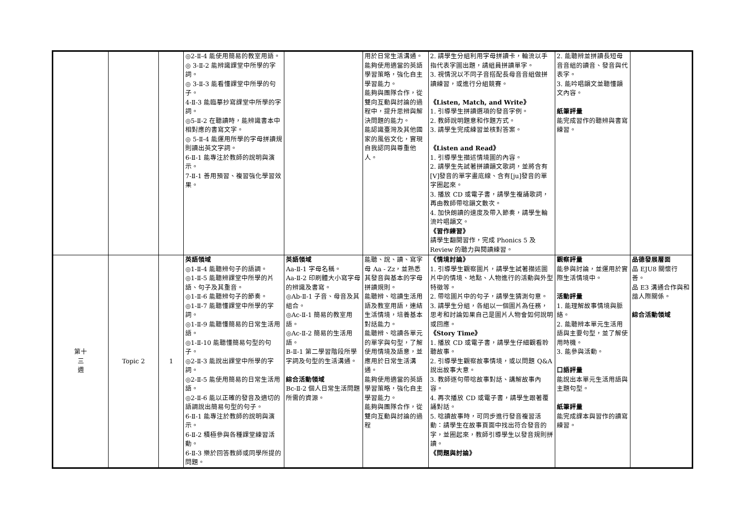| | | | ◎2-Ⅱ-4 能使用簡易的教室用語。 ◎ 3-Ⅱ-2 能辨識課堂中所學的字詞。 ◎ 3-Ⅱ-3 能看懂課堂中所學的句子。 4-Ⅱ-3 能臨摹抄寫課堂中所學的字詞。 ◎5-Ⅱ-2 在聽讀時，能辨識書本中相對應的書寫文字。 ◎ 5-Ⅱ-4 能運用所學的字母拼讀規則讀出英文字詞。 6-Ⅱ-1 能專注於教師的說明與演示。 7-Ⅱ-1 善用預習、複習強化學習效果。 | | 用於日常生活溝通。 能夠使用適當的英語學習策略，強化自主學習能力。 能夠與團隊合作，從雙向互動與討論的過程中，提升思辨與解決問題的能力。 能認識臺灣及其他國家的風俗文化，實現自我認同與尊重他人。 | 2. 請學生分組利用字母拼讀卡，輪流以手指代表字圖出題，請組員拼讀單字。 3. 視情況以不同子音搭配長母音音組做拼讀練習，或進行分組競賽。 《Listen, Match, and Write》 1. 引導學生拼讀選項的發音字例。 2. 教師說明題意和作題方式。 3. 請學生完成練習並核對答案。 《Listen and Read》 1. 引導學生描述情境圖的內容。 2. 請學生先試著拼讀韻文歌詞，並將含有[V]發音的單字畫底線、含有[ju]發音的單字圈起來。 3. 播放 CD 或電子書，請學生複誦歌詞，再由教師帶唸韻文數次。 4. 加快朗讀的速度及帶入節奏，請學生輪流吟唱韻文。 《習作練習》 請學生翻開習作，完成 Phonics 5 及 Review 的聽力與閱讀練習。 | 2. 能聽辨並拼讀長短母音音組的讀音、發音與代表字。 3. 能吟唱韻文並聽懂韻文內容。 紙筆評量 能完成習作的聽辨與書寫練習。 | |
| 第十 三 週 | Topic 2 | 1 | 英語領域 ◎1-Ⅱ-4 能聽辨句子的語調。 ◎1-Ⅱ-5 能聽辨課堂中所學的片語、句子及其重音。 ◎1-Ⅱ-6 能聽辨句子的節奏。 ◎1-Ⅱ-7 能聽懂課堂中所學的字詞。 ◎1-Ⅱ-9 能聽懂簡易的日常生活用語。 ◎1-Ⅱ-10 能聽懂簡易句型的句子。 ◎2-Ⅱ-3 能說出課堂中所學的字詞。 ◎2-Ⅱ-5 能使用簡易的日常生活用語。 ◎2-Ⅱ-6 能以正確的發音及適切的語調說出簡易句型的句子。 6-Ⅱ-1 能專注於教師的說明與演示。 6-Ⅱ-2 積極參與各種課堂練習活動。 6-Ⅱ-3 樂於回答教師或同學所提的問題。 | 英語領域 Aa-Ⅱ-1 字母名稱。 Aa-Ⅱ-2 印刷體大小寫字母的辨識及書寫。 ◎Ab-Ⅱ-1 子音、母音及其組合。 ◎Ac-Ⅱ-1 簡易的教室用語。 ◎Ac-Ⅱ-2 簡易的生活用語。 B-Ⅱ-1 第二學習階段所學字詞及句型的生活溝通。 綜合活動領域 Bc-Ⅱ-2 個人日常生活問題所需的資源。 | 能聽、說、讀、寫字母 Aa - Zz，並熟悉其發音與基本的字母拼讀規則。 能聽辨、唸讀生活用語及教室用語，連結生活情境，培養基本對話能力。 能聽辨、唸讀各單元的單字與句型，了解使用情境及語意，並應用於日常生活溝通。 能夠使用適當的英語學習策略，強化自主學習能力。 能夠與團隊合作，從雙向互動與討論的過程 | 《情境討論》 1. 引導學生觀察圖片，請學生試著描述圖片中的情境、地點、人物進行的活動與外型特徵等。 2. 帶唸圖片中的句子，請學生猜測句意。 3. 請學生分組，各組以一個圖片為任務，思考和討論如果自己是圖片人物會如何說明或回應。 《Story Time》 1. 播放 CD 或電子書，請學生仔細觀看聆聽故事。 2. 引導學生觀察故事情境，或以問題 Q&A 說出故事大意。 3. 教師逐句帶唸故事對話、講解故事內容。 4. 再次播放 CD 或電子書，請學生跟著覆誦對話。 5. 唸讀故事時，可同步進行發音複習活動：請學生在故事頁面中找出符合發音的字，並圈起來，教師引導學生以發音規則拼讀。 《問題與討論》 | 觀察評量 能參與討論，並運用於實際生活情境中。 活動評量 1. 能理解故事情境與脈絡。 2. 能聽辨本單元生活用語與主要句型，並了解使用時機。 3. 能參與活動。 口語評量 能說出本單元生活用語與主題句型。 紙筆評量 能完成課本與習作的讀寫練習。 | 品德發展層面 品 EJU8 關懷行善。 品 E3 溝通合作與和諧人際關係。 綜合活動領域 |